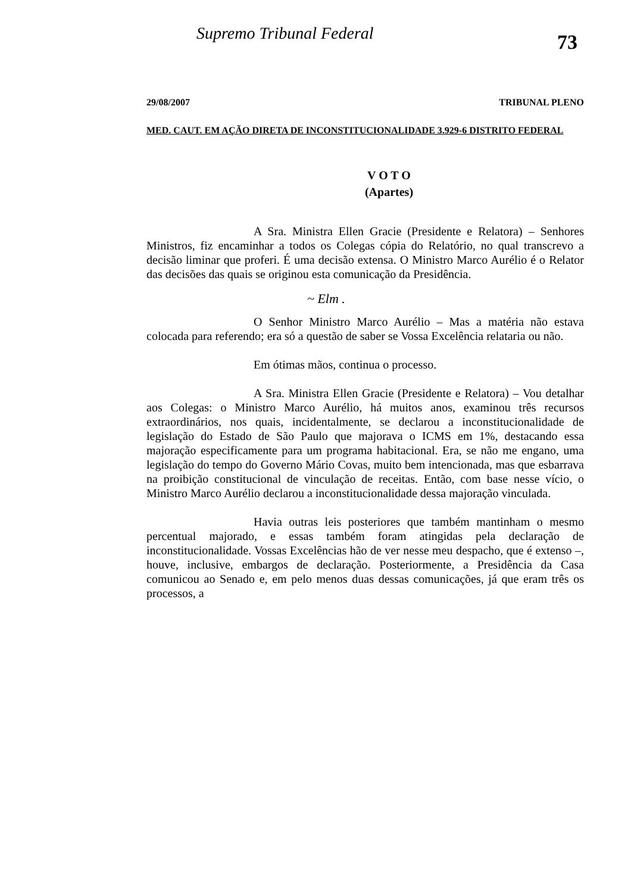Supremo Tribunal Federal
73
29/08/2007 TRIBUNAL PLENO
MED. CAUT. EM AÇÃO DIRETA DE INCONSTITUCIONALIDADE 3.929-6 DISTRITO FEDERAL
V O T O
(Apartes)
A Sra. Ministra Ellen Gracie (Presidente e Relatora) – Senhores Ministros, fiz encaminhar a todos os Colegas cópia do Relatório, no qual transcrevo a decisão liminar que proferi. É uma decisão extensa. O Ministro Marco Aurélio é o Relator das decisões das quais se originou esta comunicação da Presidência.
~ Elm .
O Senhor Ministro Marco Aurélio – Mas a matéria não estava colocada para referendo; era só a questão de saber se Vossa Excelência relataria ou não.
Em ótimas mãos, continua o processo.
A Sra. Ministra Ellen Gracie (Presidente e Relatora) – Vou detalhar aos Colegas: o Ministro Marco Aurélio, há muitos anos, examinou três recursos extraordinários, nos quais, incidentalmente, se declarou a inconstitucionalidade de legislação do Estado de São Paulo que majorava o ICMS em 1%, destacando essa majoração especificamente para um programa habitacional. Era, se não me engano, uma legislação do tempo do Governo Mário Covas, muito bem intencionada, mas que esbarrava na proibição constitucional de vinculação de receitas. Então, com base nesse vício, o Ministro Marco Aurélio declarou a inconstitucionalidade dessa majoração vinculada.
Havia outras leis posteriores que também mantinham o mesmo percentual majorado, e essas também foram atingidas pela declaração de inconstitucionalidade. Vossas Excelências hão de ver nesse meu despacho, que é extenso –, houve, inclusive, embargos de declaração. Posteriormente, a Presidência da Casa comunicou ao Senado e, em pelo menos duas dessas comunicações, já que eram três os processos, a